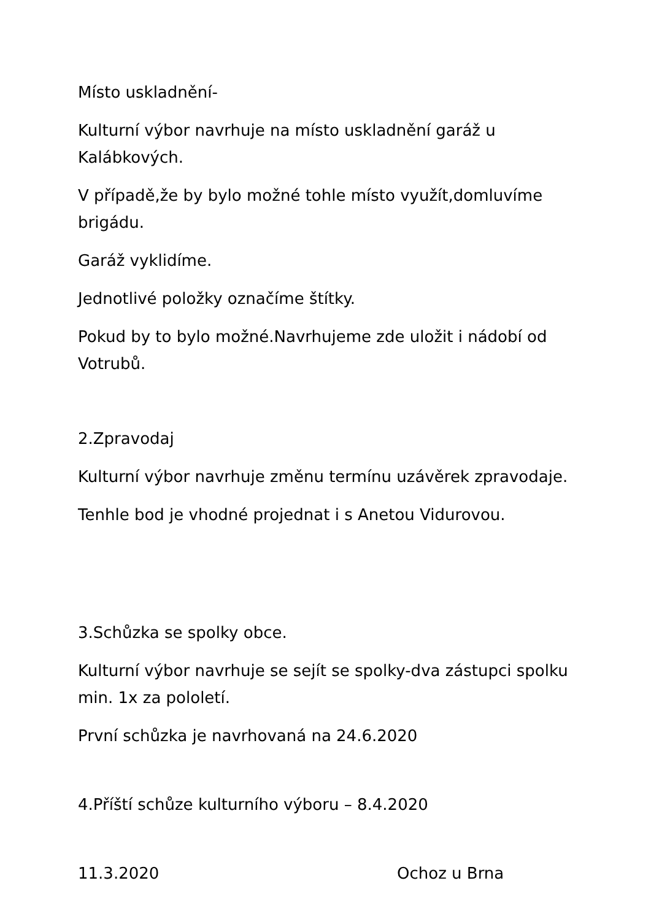Místo uskladnění-
Kulturní výbor navrhuje na místo uskladnění garáž u Kalábkových.
V případě,že by bylo možné tohle místo využít,domluvíme brigádu.
Garáž vyklidíme.
Jednotlivé položky označíme štítky.
Pokud by to bylo možné.Navrhujeme zde uložit i nádobí od Votrubů.
2.Zpravodaj
Kulturní výbor navrhuje změnu termínu uzávěrek zpravodaje.
Tenhle bod je vhodné projednat i s Anetou Vidurovou.
3.Schůzka se spolky obce.
Kulturní výbor navrhuje se sejít se spolky-dva zástupci spolku min. 1x za pololetí.
První schůzka je navrhovaná na 24.6.2020
4.Příští schůze kulturního výboru – 8.4.2020
11.3.2020 Ochoz u Brna